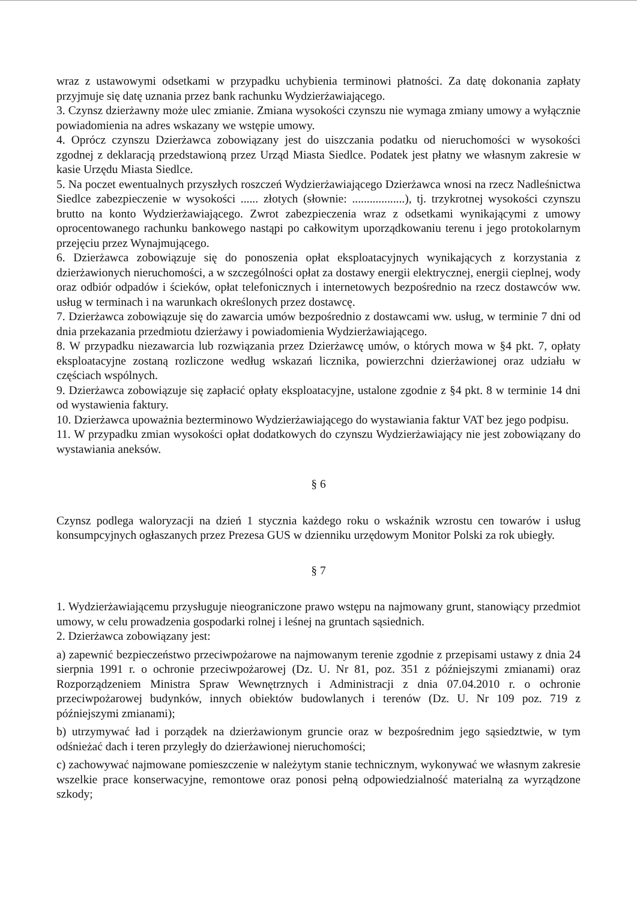wraz z ustawowymi odsetkami w przypadku uchybienia terminowi płatności. Za datę dokonania zapłaty przyjmuje się datę uznania przez bank rachunku Wydzierżawiającego.
3. Czynsz dzierżawny może ulec zmianie. Zmiana wysokości czynszu nie wymaga zmiany umowy a wyłącznie powiadomienia na adres wskazany we wstępie umowy.
4. Oprócz czynszu Dzierżawca zobowiązany jest do uiszczania podatku od nieruchomości w wysokości zgodnej z deklaracją przedstawioną przez Urząd Miasta Siedlce. Podatek jest płatny we własnym zakresie w kasie Urzędu Miasta Siedlce.
5. Na poczet ewentualnych przyszłych roszczeń Wydzierżawiającego Dzierżawca wnosi na rzecz Nadleśnictwa Siedlce zabezpieczenie w wysokości ...... złotych (słownie: ..................), tj. trzykrotnej wysokości czynszu brutto na konto Wydzierżawiającego. Zwrot zabezpieczenia wraz z odsetkami wynikającymi z umowy oprocentowanego rachunku bankowego nastąpi po całkowitym uporządkowaniu terenu i jego protokolarnym przejęciu przez Wynajmującego.
6. Dzierżawca zobowiązuje się do ponoszenia opłat eksploatacyjnych wynikających z korzystania z dzierżawionych nieruchomości, a w szczególności opłat za dostawy energii elektrycznej, energii cieplnej, wody oraz odbiór odpadów i ścieków, opłat telefonicznych i internetowych bezpośrednio na rzecz dostawców ww. usług w terminach i na warunkach określonych przez dostawcę.
7. Dzierżawca zobowiązuje się do zawarcia umów bezpośrednio z dostawcami ww. usług, w terminie 7 dni od dnia przekazania przedmiotu dzierżawy i powiadomienia Wydzierżawiającego.
8. W przypadku niezawarcia lub rozwiązania przez Dzierżawcę umów, o których mowa w §4 pkt. 7, opłaty eksploatacyjne zostaną rozliczone według wskazań licznika, powierzchni dzierżawionej oraz udziału w częściach wspólnych.
9. Dzierżawca zobowiązuje się zapłacić opłaty eksploatacyjne, ustalone zgodnie z §4 pkt. 8 w terminie 14 dni od wystawienia faktury.
10. Dzierżawca upoważnia bezterminowo Wydzierżawiającego do wystawiania faktur VAT bez jego podpisu.
11. W przypadku zmian wysokości opłat dodatkowych do czynszu Wydzierżawiający nie jest zobowiązany do wystawiania aneksów.
§ 6
Czynsz podlega waloryzacji na dzień 1 stycznia każdego roku o wskaźnik wzrostu cen towarów i usług konsumpcyjnych ogłaszanych przez Prezesa GUS w dzienniku urzędowym Monitor Polski za rok ubiegły.
§ 7
1. Wydzierżawiającemu przysługuje nieograniczone prawo wstępu na najmowany grunt, stanowiący przedmiot umowy, w celu prowadzenia gospodarki rolnej i leśnej na gruntach sąsiednich.
2. Dzierżawca zobowiązany jest:
a) zapewnić bezpieczeństwo przeciwpożarowe na najmowanym terenie zgodnie z przepisami ustawy z dnia 24 sierpnia 1991 r. o ochronie przeciwpożarowej (Dz. U. Nr 81, poz. 351 z późniejszymi zmianami) oraz Rozporządzeniem Ministra Spraw Wewnętrznych i Administracji z dnia 07.04.2010 r. o ochronie przeciwpożarowej budynków, innych obiektów budowlanych i terenów (Dz. U. Nr 109 poz. 719 z późniejszymi zmianami);
b) utrzymywać ład i porządek na dzierżawionym gruncie oraz w bezpośrednim jego sąsiedztwie, w tym odśnieżać dach i teren przyległy do dzierżawionej nieruchomości;
c) zachowywać najmowane pomieszczenie w należytym stanie technicznym, wykonywać we własnym zakresie wszelkie prace konserwacyjne, remontowe oraz ponosi pełną odpowiedzialność materialną za wyrządzone szkody;